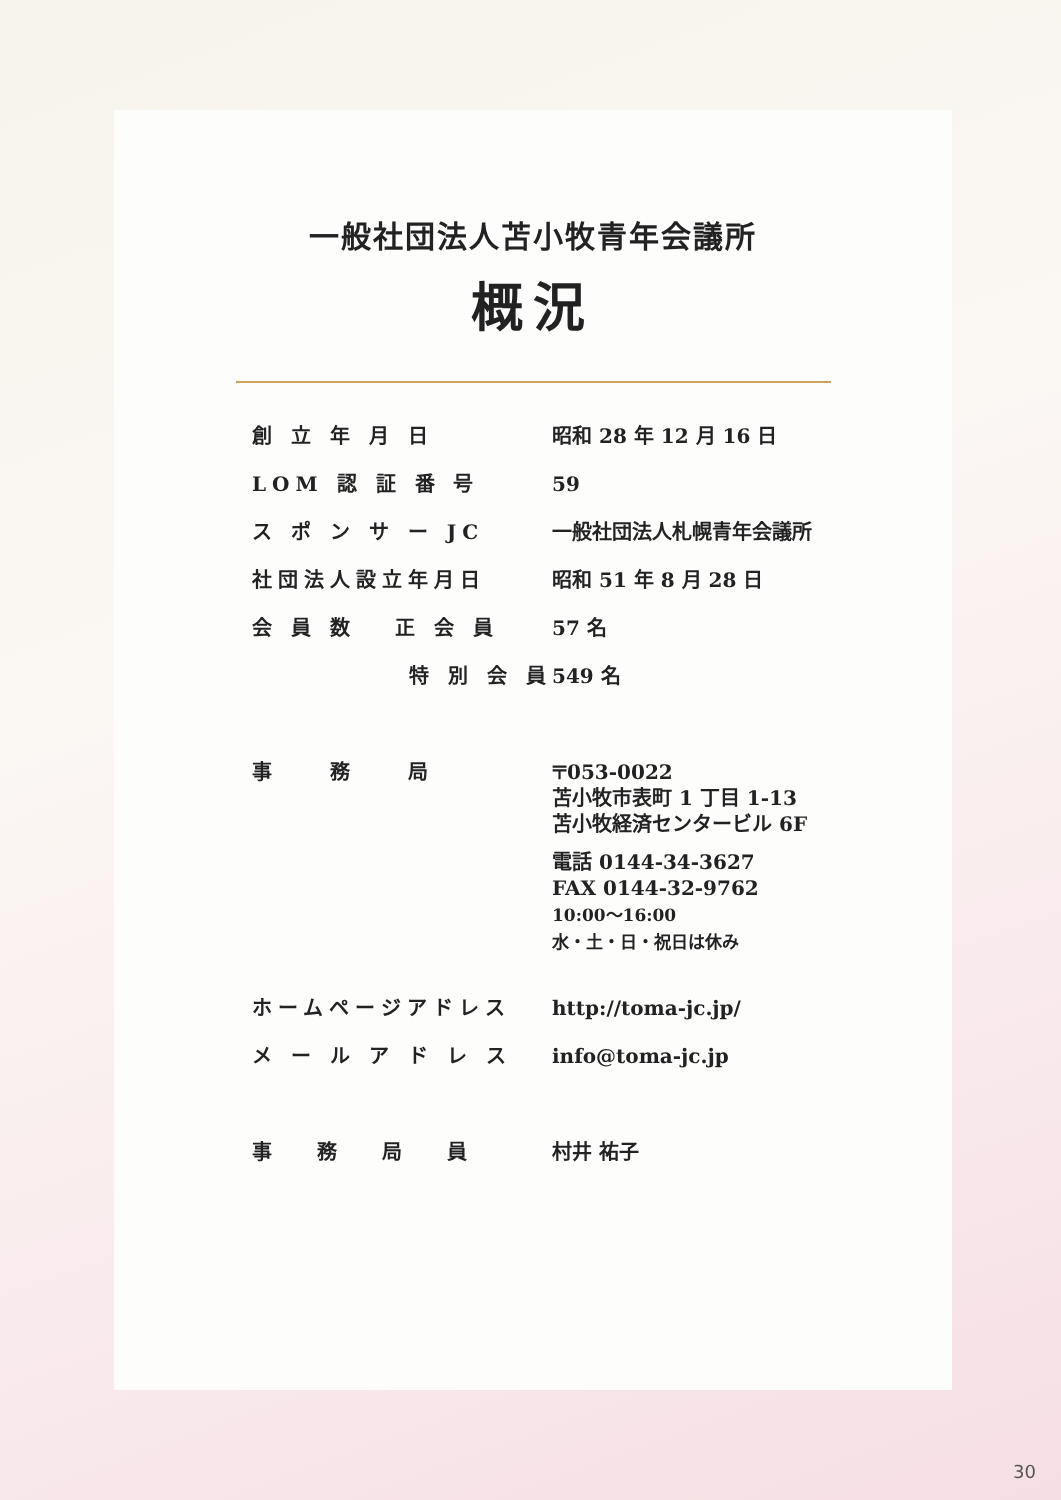一般社団法人苫小牧青年会議所
概況
| 創 立 年 月 日 | 昭和 28 年 12 月 16 日 |
| LOM 認 証 番 号 | 59 |
| ス ポ ン サ ー JC | 一般社団法人札幌青年会議所 |
| 社団法人設立年月日 | 昭和 51 年 8 月 28 日 |
| 会 員 数 正 会 員 | 57 名 |
| 特 別 会 員 | 549 名 |
| 事 務 局 | 〒053-0022 苫小牧市表町 1 丁目 1-13 苫小牧経済センタービル 6F 電話 0144-34-3627 FAX 0144-32-9762 10:00〜16:00 水・土・日・祝日は休み |
| ホームページアドレス | http://toma-jc.jp/ |
| メ ー ル ア ド レ ス | info@toma-jc.jp |
| 事 務 局 員 | 村井 祐子 |
30